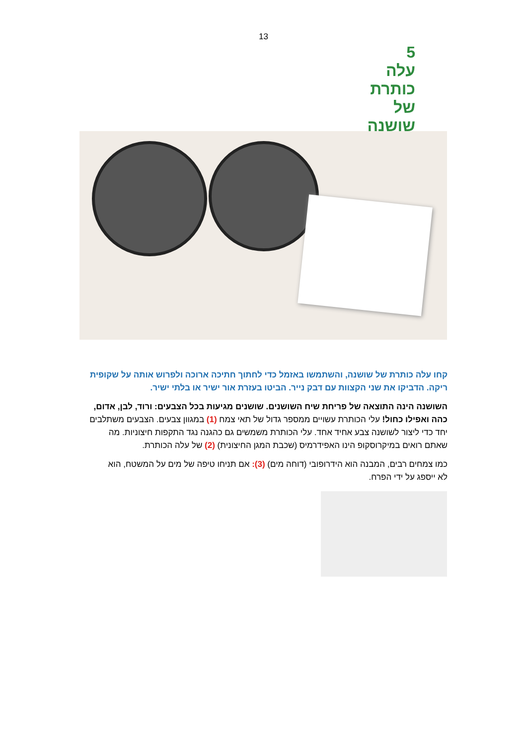13
5 עלה כותרת של שושנה
קחו עלה כותרת של שושנה, והשתמשו באזמל כדי לחתוך חתיכה ארוכה ולפרוש אותה על שקופית ריקה. הדביקו את שני הקצוות עם דבק נייר. הביטו בעזרת אור ישיר או בלתי ישיר.
השושנה הינה התוצאה של פריחת שיח השושנים. שושנים מגיעות בכל הצבעים: ורוד, לבן, אדום, כהה ואפילו כחול! עלי הכותרת עשויים ממספר גדול של תאי צמח (1) במגוון צבעים. הצבעים משתלבים יחד כדי ליצור לשושנה צבע אחיד אחד. עלי הכותרת משמשים גם כהגנה נגד התקפות חיצוניות. מה שאתם רואים במיקרוסקופ הינו האפידרמיס (שכבת המגן החיצונית) (2) של עלה הכותרת.
כמו צמחים רבים, המבנה הוא הידרופובי (דוחה מים) (3): אם תניחו טיפה של מים על המשטח, הוא לא ייספג על ידי הפרח.